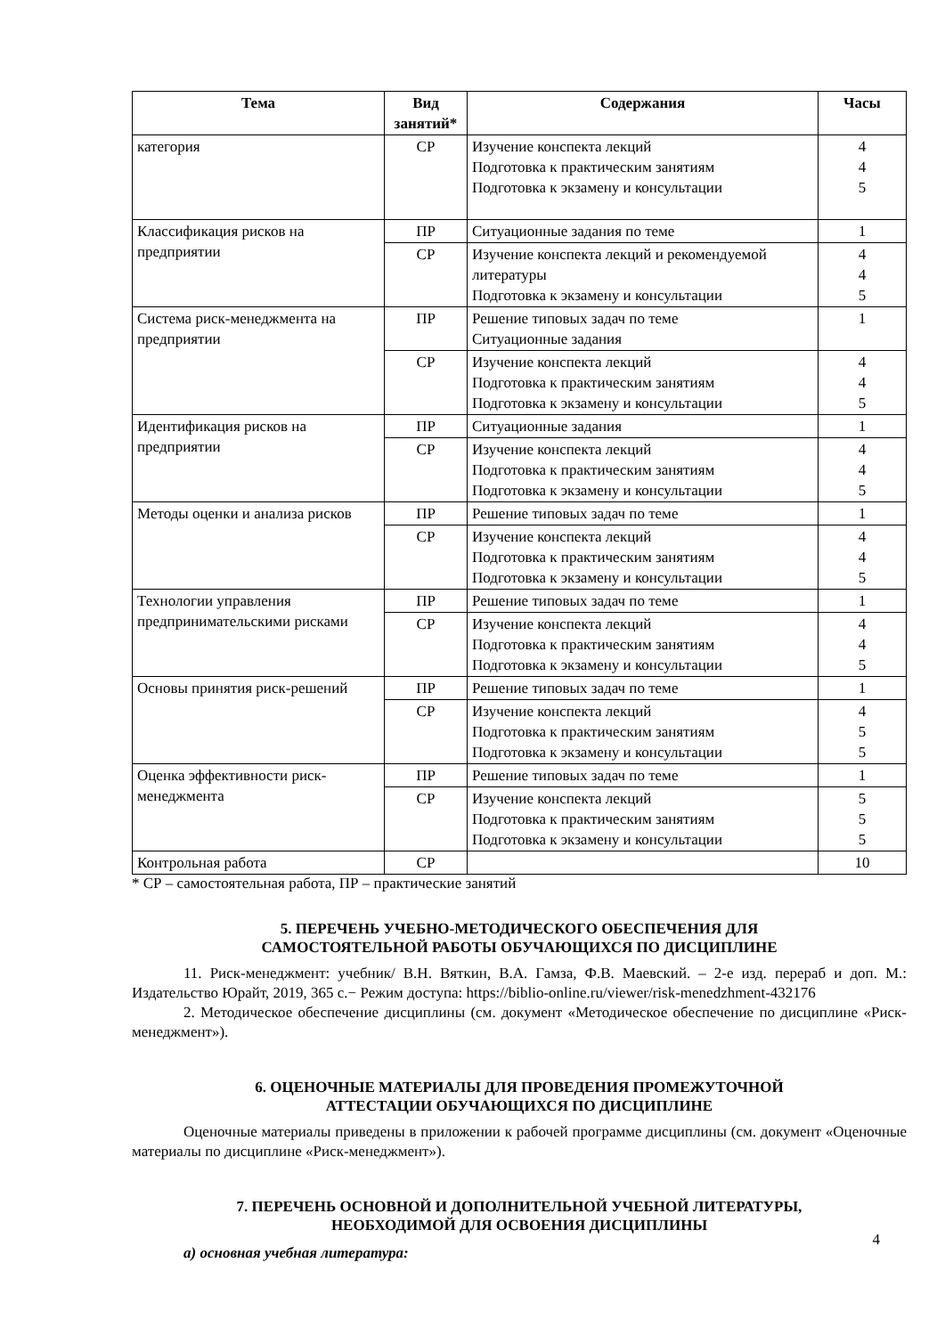| Тема | Вид занятий* | Содержания | Часы |
| --- | --- | --- | --- |
| категория | СР | Изучение конспекта лекций Подготовка к практическим занятиям Подготовка к экзамену и консультации | 4 4 5 |
| Классификация рисков на предприятии | ПР | Ситуационные задания по теме | 1 |
| | СР | Изучение конспекта лекций и рекомендуемой литературы Подготовка к экзамену и консультации | 4 4 5 |
| Система риск-менеджмента на предприятии | ПР | Решение типовых задач по теме Ситуационные задания | 1 |
| | СР | Изучение конспекта лекций Подготовка к практическим занятиям Подготовка к экзамену и консультации | 4 4 5 |
| Идентификация рисков на предприятии | ПР | Ситуационные задания | 1 |
| | СР | Изучение конспекта лекций Подготовка к практическим занятиям Подготовка к экзамену и консультации | 4 4 5 |
| Методы оценки и анализа рисков | ПР | Решение типовых задач по теме | 1 |
| | СР | Изучение конспекта лекций Подготовка к практическим занятиям Подготовка к экзамену и консультации | 4 4 5 |
| Технологии управления предпринимательскими рисками | ПР | Решение типовых задач по теме | 1 |
| | СР | Изучение конспекта лекций Подготовка к практическим занятиям Подготовка к экзамену и консультации | 4 4 5 |
| Основы принятия риск-решений | ПР | Решение типовых задач по теме | 1 |
| | СР | Изучение конспекта лекций Подготовка к практическим занятиям Подготовка к экзамену и консультации | 4 5 5 |
| Оценка эффективности риск-менеджмента | ПР | Решение типовых задач по теме | 1 |
| | СР | Изучение конспекта лекций Подготовка к практическим занятиям Подготовка к экзамену и консультации | 5 5 5 |
| Контрольная работа | СР | | 10 |
* СР – самостоятельная работа, ПР – практические занятий
5. ПЕРЕЧЕНЬ УЧЕБНО-МЕТОДИЧЕСКОГО ОБЕСПЕЧЕНИЯ ДЛЯ
САМОСТОЯТЕЛЬНОЙ РАБОТЫ ОБУЧАЮЩИХСЯ ПО ДИСЦИПЛИНЕ
11. Риск-менеджмент: учебник/ В.Н. Вяткин, В.А. Гамза, Ф.В. Маевский. – 2-е изд. перераб и доп. М.: Издательство Юрайт, 2019, 365 с.− Режим доступа: https://biblio-online.ru/viewer/risk-menedzhment-432176
2. Методическое обеспечение дисциплины (см. документ «Методическое обеспечение по дисциплине «Риск-менеджмент»).
6. ОЦЕНОЧНЫЕ МАТЕРИАЛЫ ДЛЯ ПРОВЕДЕНИЯ ПРОМЕЖУТОЧНОЙ
АТТЕСТАЦИИ ОБУЧАЮЩИХСЯ ПО ДИСЦИПЛИНЕ
Оценочные материалы приведены в приложении к рабочей программе дисциплины (см. документ «Оценочные материалы по дисциплине «Риск-менеджмент»).
7. ПЕРЕЧЕНЬ ОСНОВНОЙ И ДОПОЛНИТЕЛЬНОЙ УЧЕБНОЙ ЛИТЕРАТУРЫ,
НЕОБХОДИМОЙ ДЛЯ ОСВОЕНИЯ ДИСЦИПЛИНЫ
а) основная учебная литература:
4